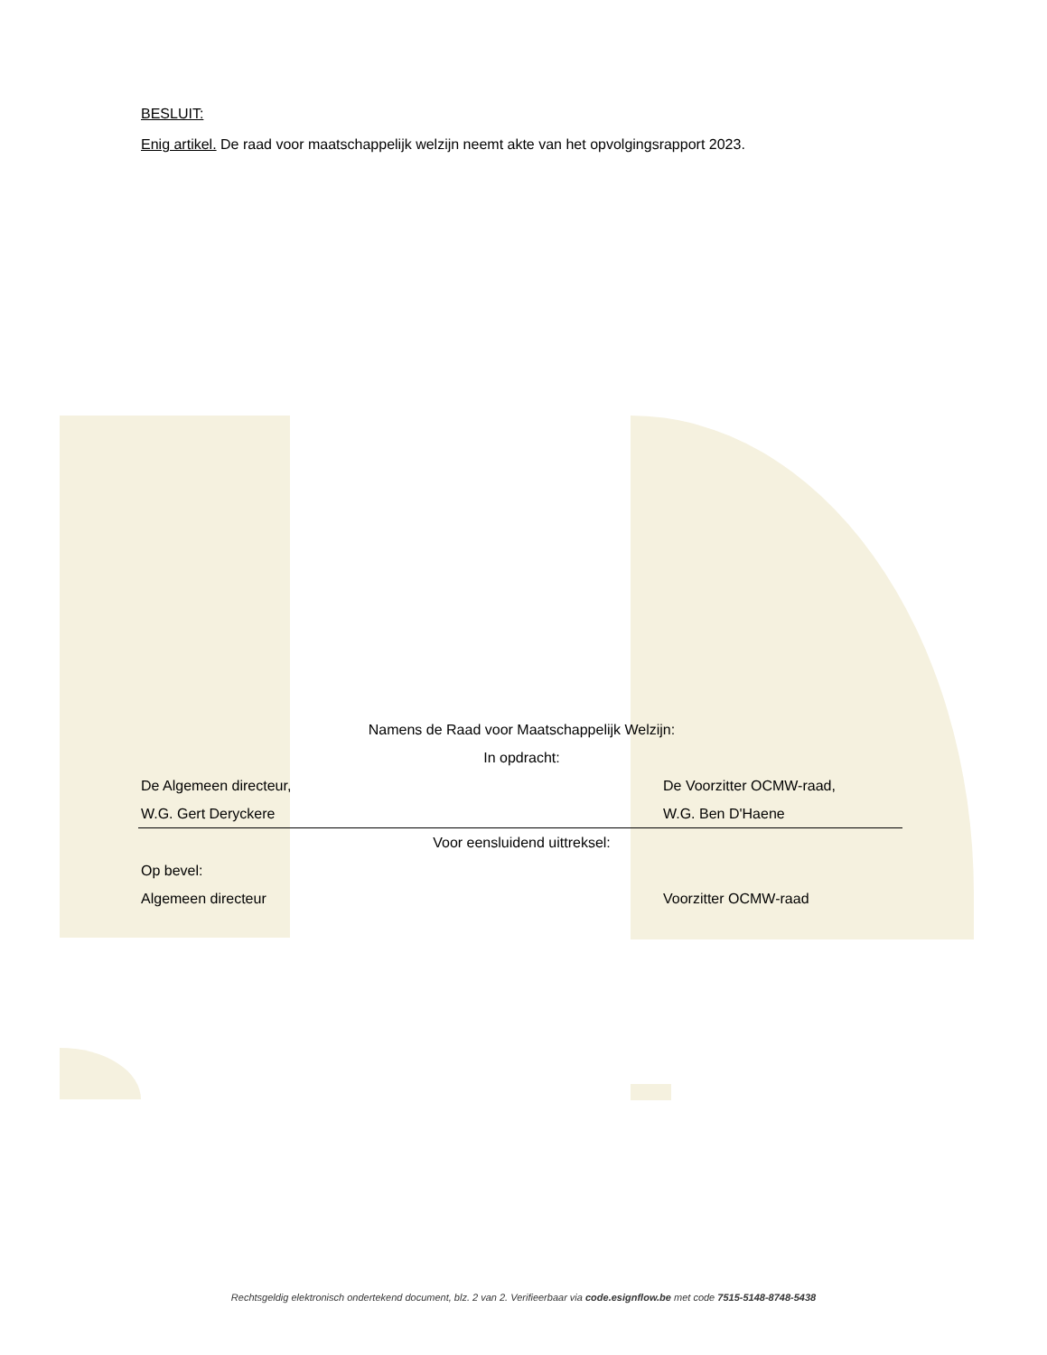BESLUIT:
Enig artikel. De raad voor maatschappelijk welzijn neemt akte van het opvolgingsrapport 2023.
Namens de Raad voor Maatschappelijk Welzijn:
In opdracht:
De Algemeen directeur, De Voorzitter OCMW-raad,
W.G. Gert Deryckere W.G. Ben D'Haene
Voor eensluidend uittreksel:
Op bevel:
Algemeen directeur Voorzitter OCMW-raad
Rechtsgeldig elektronisch ondertekend document, blz. 2 van 2. Verifieerbaar via code.esignflow.be met code 7515-5148-8748-5438